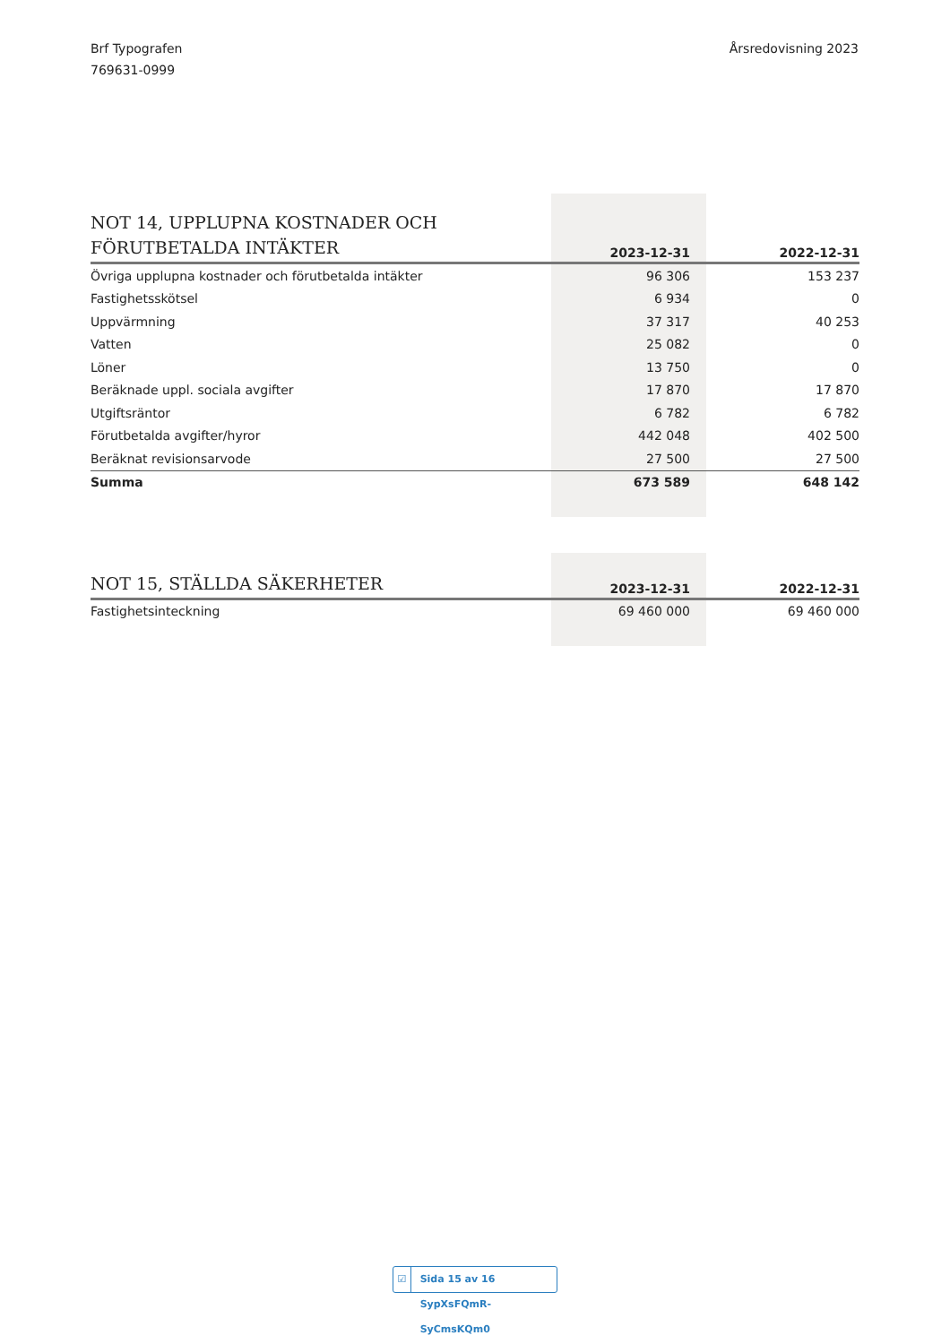Brf Typografen
769631-0999
Årsredovisning 2023
| NOT 14, UPPLUPNA KOSTNADER OCH FÖRUTBETALDA INTÄKTER | 2023-12-31 | 2022-12-31 |
| --- | --- | --- |
| Övriga upplupna kostnader och förutbetalda intäkter | 96 306 | 153 237 |
| Fastighetsskötsel | 6 934 | 0 |
| Uppvärmning | 37 317 | 40 253 |
| Vatten | 25 082 | 0 |
| Löner | 13 750 | 0 |
| Beräknade uppl. sociala avgifter | 17 870 | 17 870 |
| Utgiftsräntor | 6 782 | 6 782 |
| Förutbetalda avgifter/hyror | 442 048 | 402 500 |
| Beräknat revisionsarvode | 27 500 | 27 500 |
| Summa | 673 589 | 648 142 |
| NOT 15, STÄLLDA SÄKERHETER | 2023-12-31 | 2022-12-31 |
| --- | --- | --- |
| Fastighetsinteckning | 69 460 000 | 69 460 000 |
☑ Sida 15 av 16 SypXsFQmR-SyCmsKQm0